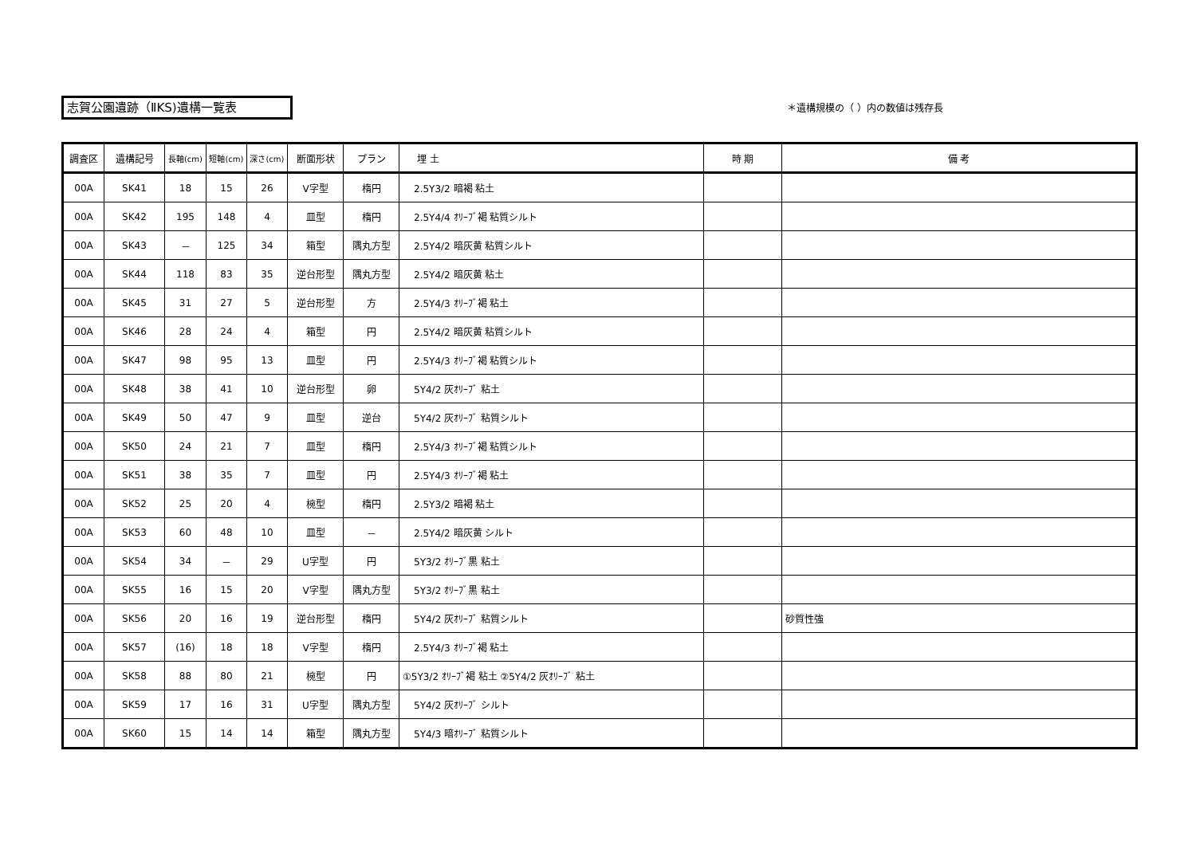志賀公園遺跡（ⅡKS)遺構一覧表 ＊遺構規模の（ ）内の数値は残存長
| 調査区 | 遺構記号 | 長軸(cm) | 短軸(cm) | 深さ(cm) | 断面形状 | プラン | 埋 土 | 時 期 | 備 考 |
| --- | --- | --- | --- | --- | --- | --- | --- | --- | --- |
| 00A | SK41 | 18 | 15 | 26 | V字型 | 楕円 | 2.5Y3/2 暗褐 粘土 | | |
| 00A | SK42 | 195 | 148 | 4 | 皿型 | 楕円 | 2.5Y4/4 ｵﾘｰﾌﾞ褐 粘質シルト | | |
| 00A | SK43 | － | 125 | 34 | 箱型 | 隅丸方型 | 2.5Y4/2 暗灰黄 粘質シルト | | |
| 00A | SK44 | 118 | 83 | 35 | 逆台形型 | 隅丸方型 | 2.5Y4/2 暗灰黄 粘土 | | |
| 00A | SK45 | 31 | 27 | 5 | 逆台形型 | 方 | 2.5Y4/3 ｵﾘｰﾌﾞ褐 粘土 | | |
| 00A | SK46 | 28 | 24 | 4 | 箱型 | 円 | 2.5Y4/2 暗灰黄 粘質シルト | | |
| 00A | SK47 | 98 | 95 | 13 | 皿型 | 円 | 2.5Y4/3 ｵﾘｰﾌﾞ褐 粘質シルト | | |
| 00A | SK48 | 38 | 41 | 10 | 逆台形型 | 卵 | 5Y4/2 灰ｵﾘｰﾌﾞ 粘土 | | |
| 00A | SK49 | 50 | 47 | 9 | 皿型 | 逆台 | 5Y4/2 灰ｵﾘｰﾌﾞ 粘質シルト | | |
| 00A | SK50 | 24 | 21 | 7 | 皿型 | 楕円 | 2.5Y4/3 ｵﾘｰﾌﾞ褐 粘質シルト | | |
| 00A | SK51 | 38 | 35 | 7 | 皿型 | 円 | 2.5Y4/3 ｵﾘｰﾌﾞ褐 粘土 | | |
| 00A | SK52 | 25 | 20 | 4 | 椀型 | 楕円 | 2.5Y3/2 暗褐 粘土 | | |
| 00A | SK53 | 60 | 48 | 10 | 皿型 | － | 2.5Y4/2 暗灰黄 シルト | | |
| 00A | SK54 | 34 | － | 29 | U字型 | 円 | 5Y3/2 ｵﾘｰﾌﾞ黒 粘土 | | |
| 00A | SK55 | 16 | 15 | 20 | V字型 | 隅丸方型 | 5Y3/2 ｵﾘｰﾌﾞ黒 粘土 | | |
| 00A | SK56 | 20 | 16 | 19 | 逆台形型 | 楕円 | 5Y4/2 灰ｵﾘｰﾌﾞ 粘質シルト | | 砂質性強 |
| 00A | SK57 | (16) | 18 | 18 | V字型 | 楕円 | 2.5Y4/3 ｵﾘｰﾌﾞ褐 粘土 | | |
| 00A | SK58 | 88 | 80 | 21 | 椀型 | 円 | ①5Y3/2 ｵﾘｰﾌﾞ褐 粘土 ②5Y4/2 灰ｵﾘｰﾌﾞ 粘土 | | |
| 00A | SK59 | 17 | 16 | 31 | U字型 | 隅丸方型 | 5Y4/2 灰ｵﾘｰﾌﾞ シルト | | |
| 00A | SK60 | 15 | 14 | 14 | 箱型 | 隅丸方型 | 5Y4/3 暗ｵﾘｰﾌﾞ 粘質シルト | | |